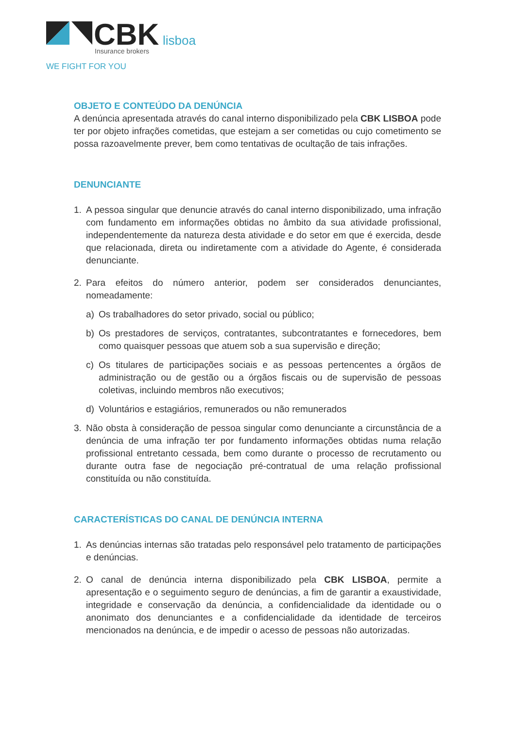CBK
lisboa
Insurance brokers
WE FIGHT FOR YOU
OBJETO E CONTEÚDO DA DENÚNCIA
A denúncia apresentada através do canal interno disponibilizado pela CBK LISBOA pode ter por objeto infrações cometidas, que estejam a ser cometidas ou cujo cometimento se possa razoavelmente prever, bem como tentativas de ocultação de tais infrações.
DENUNCIANTE
1. A pessoa singular que denuncie através do canal interno disponibilizado, uma infração com fundamento em informações obtidas no âmbito da sua atividade profissional, independentemente da natureza desta atividade e do setor em que é exercida, desde que relacionada, direta ou indiretamente com a atividade do Agente, é considerada denunciante.
2. Para efeitos do número anterior, podem ser considerados denunciantes, nomeadamente:
a) Os trabalhadores do setor privado, social ou público;
b) Os prestadores de serviços, contratantes, subcontratantes e fornecedores, bem como quaisquer pessoas que atuem sob a sua supervisão e direção;
c) Os titulares de participações sociais e as pessoas pertencentes a órgãos de administração ou de gestão ou a órgãos fiscais ou de supervisão de pessoas coletivas, incluindo membros não executivos;
d) Voluntários e estagiários, remunerados ou não remunerados
3. Não obsta à consideração de pessoa singular como denunciante a circunstância de a denúncia de uma infração ter por fundamento informações obtidas numa relação profissional entretanto cessada, bem como durante o processo de recrutamento ou durante outra fase de negociação pré-contratual de uma relação profissional constituída ou não constituída.
CARACTERÍSTICAS DO CANAL DE DENÚNCIA INTERNA
1. As denúncias internas são tratadas pelo responsável pelo tratamento de participações e denúncias.
2. O canal de denúncia interna disponibilizado pela CBK LISBOA, permite a apresentação e o seguimento seguro de denúncias, a fim de garantir a exaustividade, integridade e conservação da denúncia, a confidencialidade da identidade ou o anonimato dos denunciantes e a confidencialidade da identidade de terceiros mencionados na denúncia, e de impedir o acesso de pessoas não autorizadas.